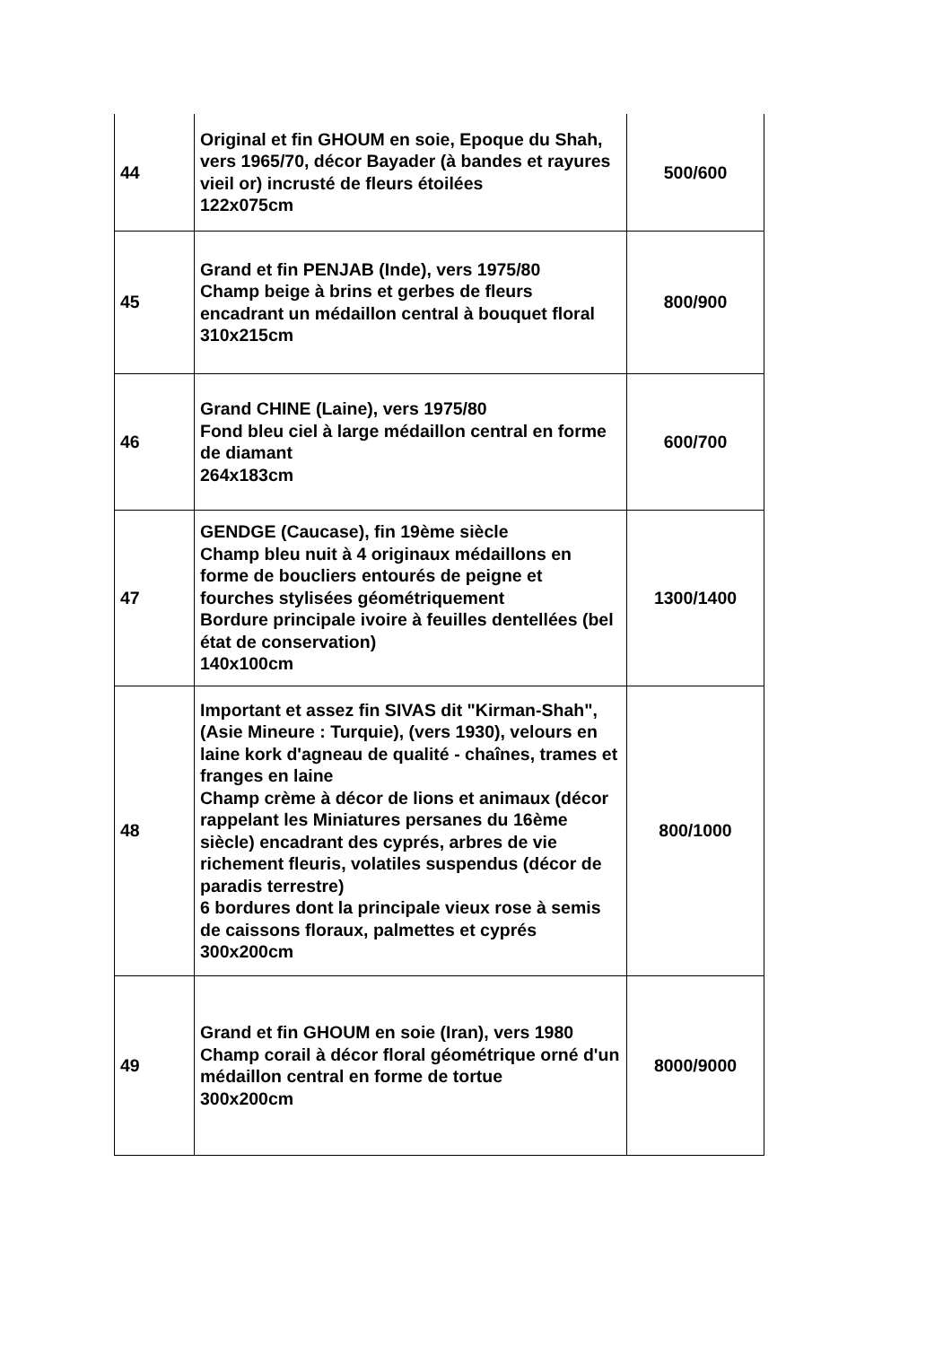| 44 | Original et fin GHOUM en soie, Epoque du Shah, vers 1965/70, décor Bayader (à bandes et rayures vieil or) incrusté de fleurs étoilées 122x075cm | 500/600 |
| 45 | Grand et fin PENJAB (Inde), vers 1975/80 Champ beige à brins et gerbes de fleurs encadrant un médaillon central à bouquet floral 310x215cm | 800/900 |
| 46 | Grand CHINE (Laine), vers 1975/80 Fond bleu ciel à large médaillon central en forme de diamant 264x183cm | 600/700 |
| 47 | GENDGE (Caucase), fin 19ème siècle Champ bleu nuit à 4 originaux médaillons en forme de boucliers entourés de peigne et fourches stylisées géométriquement Bordure principale ivoire à feuilles dentellées (bel état de conservation) 140x100cm | 1300/1400 |
| 48 | Important et assez fin SIVAS dit "Kirman-Shah", (Asie Mineure : Turquie), (vers 1930), velours en laine kork d'agneau de qualité - chaînes, trames et franges en laine Champ crème à décor de lions et animaux (décor rappelant les Miniatures persanes du 16ème siècle) encadrant des cyprés, arbres de vie richement fleuris, volatiles suspendus (décor de paradis terrestre) 6 bordures dont la principale vieux rose à semis de caissons floraux, palmettes et cyprés 300x200cm | 800/1000 |
| 49 | Grand et fin GHOUM en soie (Iran), vers 1980 Champ corail à décor floral géométrique orné d'un médaillon central en forme de tortue 300x200cm | 8000/9000 |